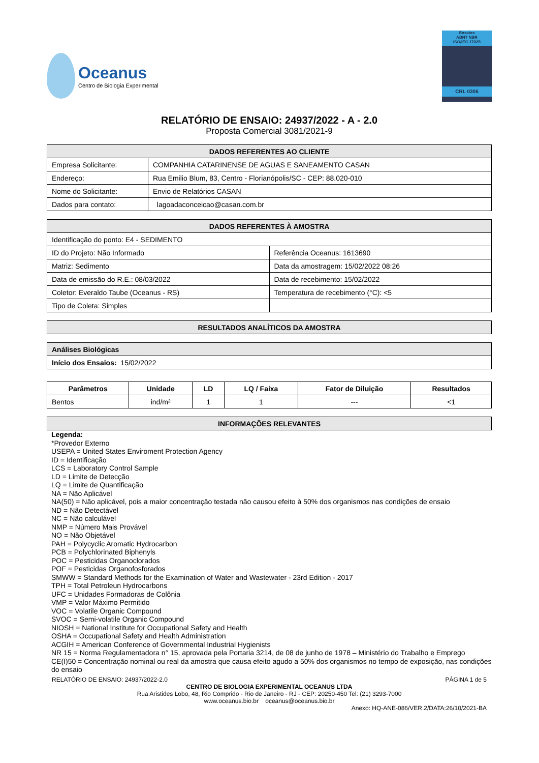Oceanus
Centro de Biologia Experimental
Ensaios
ABNT NBR
ISO/IEC 17025
CRL 0306
RELATÓRIO DE ENSAIO: 24937/2022 - A - 2.0
Proposta Comercial 3081/2021-9
| DADOS REFERENTES AO CLIENTE | |
| --- | --- |
| Empresa Solicitante: | COMPANHIA CATARINENSE DE AGUAS E SANEAMENTO CASAN |
| Endereço: | Rua Emilio Blum, 83, Centro - Florianópolis/SC - CEP: 88.020-010 |
| Nome do Solicitante: | Envio de Relatórios CASAN |
| Dados para contato: | lagoadaconceicao@casan.com.br |
| DADOS REFERENTES À AMOSTRA | |
| --- | --- |
| Identificação do ponto: E4 - SEDIMENTO | |
| ID do Projeto: Não Informado | Referência Oceanus: 1613690 |
| Matriz: Sedimento | Data da amostragem: 15/02/2022 08:26 |
| Data de emissão do R.E.: 08/03/2022 | Data de recebimento: 15/02/2022 |
| Coletor: Everaldo Taube (Oceanus - RS) | Temperatura de recebimento (°C): <5 |
| Tipo de Coleta: Simples | |
| RESULTADOS ANALÍTICOS DA AMOSTRA |
| --- |
| Análises Biológicas |
| --- |
| Início dos Ensaios: 15/02/2022 |
| Parâmetros | Unidade | LD | LQ / Faixa | Fator de Diluição | Resultados |
| --- | --- | --- | --- | --- | --- |
| Bentos | ind/m² | 1 | 1 | --- | <1 |
| INFORMAÇÕES RELEVANTES |
| --- |
Legenda:
*Provedor Externo
USEPA = United States Enviroment Protection Agency
ID = Identificação
LCS = Laboratory Control Sample
LD = Limite de Detecção
LQ = Limite de Quantificação
NA = Não Aplicável
NA(50) = Não aplicável, pois a maior concentração testada não causou efeito à 50% dos organismos nas condições de ensaio
ND = Não Detectável
NC = Não calculável
NMP = Número Mais Provável
NO = Não Objetável
PAH = Polycyclic Aromatic Hydrocarbon
PCB = Polychlorinated Biphenyls
POC = Pesticidas Organoclorados
POF = Pesticidas Organofosforados
SMWW = Standard Methods for the Examination of Water and Wastewater - 23rd Edition - 2017
TPH = Total Petroleun Hydrocarbons
UFC = Unidades Formadoras de Colônia
VMP = Valor Máximo Permitido
VOC = Volatile Organic Compound
SVOC = Semi-volatile Organic Compound
NIOSH = National Institute for Occupational Safety and Health
OSHA = Occupational Safety and Health Administration
ACGIH = American Conference of Governmental Industrial Hygienists
NR 15 = Norma Regulamentadora n° 15, aprovada pela Portaria 3214, de 08 de junho de 1978 – Ministério do Trabalho e Emprego
CE(I)50 = Concentração nominal ou real da amostra que causa efeito agudo a 50% dos organismos no tempo de exposição, nas condições do ensaio
RELATÓRIO DE ENSAIO: 24937/2022-2.0 PÁGINA 1 de 5
CENTRO DE BIOLOGIA EXPERIMENTAL OCEANUS LTDA
Rua Aristides Lobo, 48, Rio Comprido - Rio de Janeiro - RJ - CEP: 20250-450 Tel: (21) 3293-7000
www.oceanus.bio.br oceanus@oceanus.bio.br
Anexo: HQ-ANE-086/VER.2/DATA:26/10/2021-BA